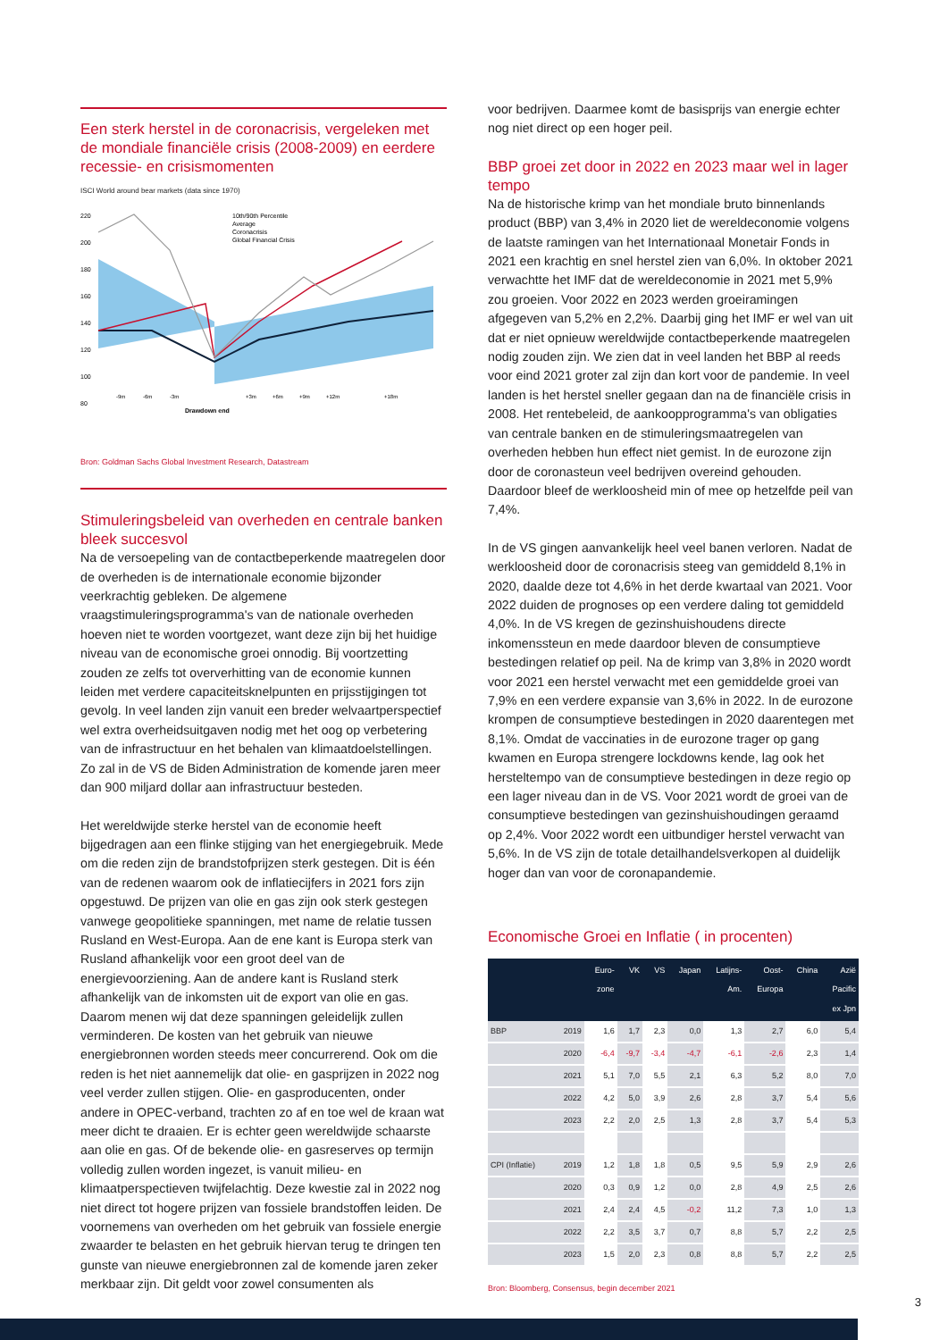Een sterk herstel in de coronacrisis, vergeleken met de mondiale financiële crisis (2008-2009) en eerdere recessie- en crisismomenten
ISCI World around bear markets (data since 1970)
220
200
180
160
140
120
100
80
10th/90th Percentile
Average
Coronacrisis
Global Financial Crisis
-9m
-6m
-3m
+3m
+6m
+9m
+12m
+18m
Drawdown end
Bron: Goldman Sachs Global Investment Research, Datastream
Stimuleringsbeleid van overheden en centrale banken bleek succesvol
Na de versoepeling van de contactbeperkende maatregelen door de overheden is de internationale economie bijzonder veerkrachtig gebleken. De algemene vraagstimuleringsprogramma's van de nationale overheden hoeven niet te worden voortgezet, want deze zijn bij het huidige niveau van de economische groei onnodig. Bij voortzetting zouden ze zelfs tot oververhitting van de economie kunnen leiden met verdere capaciteitsknelpunten en prijsstijgingen tot gevolg. In veel landen zijn vanuit een breder welvaartperspectief wel extra overheidsuitgaven nodig met het oog op verbetering van de infrastructuur en het behalen van klimaatdoelstellingen. Zo zal in de VS de Biden Administration de komende jaren meer dan 900 miljard dollar aan infrastructuur besteden.
Het wereldwijde sterke herstel van de economie heeft bijgedragen aan een flinke stijging van het energiegebruik. Mede om die reden zijn de brandstofprijzen sterk gestegen. Dit is één van de redenen waarom ook de inflatiecijfers in 2021 fors zijn opgestuwd. De prijzen van olie en gas zijn ook sterk gestegen vanwege geopolitieke spanningen, met name de relatie tussen Rusland en West-Europa. Aan de ene kant is Europa sterk van Rusland afhankelijk voor een groot deel van de energievoorziening. Aan de andere kant is Rusland sterk afhankelijk van de inkomsten uit de export van olie en gas. Daarom menen wij dat deze spanningen geleidelijk zullen verminderen. De kosten van het gebruik van nieuwe energiebronnen worden steeds meer concurrerend. Ook om die reden is het niet aannemelijk dat olie- en gasprijzen in 2022 nog veel verder zullen stijgen. Olie- en gasproducenten, onder andere in OPEC-verband, trachten zo af en toe wel de kraan wat meer dicht te draaien. Er is echter geen wereldwijde schaarste aan olie en gas. Of de bekende olie- en gasreserves op termijn volledig zullen worden ingezet, is vanuit milieu- en klimaatperspectieven twijfelachtig. Deze kwestie zal in 2022 nog niet direct tot hogere prijzen van fossiele brandstoffen leiden. De voornemens van overheden om het gebruik van fossiele energie zwaarder te belasten en het gebruik hiervan terug te dringen ten gunste van nieuwe energiebronnen zal de komende jaren zeker merkbaar zijn. Dit geldt voor zowel consumenten als
voor bedrijven. Daarmee komt de basisprijs van energie echter nog niet direct op een hoger peil.
BBP groei zet door in 2022 en 2023 maar wel in lager tempo
Na de historische krimp van het mondiale bruto binnenlands product (BBP) van 3,4% in 2020 liet de wereldeconomie volgens de laatste ramingen van het Internationaal Monetair Fonds in 2021 een krachtig en snel herstel zien van 6,0%. In oktober 2021 verwachtte het IMF dat de wereldeconomie in 2021 met 5,9% zou groeien. Voor 2022 en 2023 werden groeiramingen afgegeven van 5,2% en 2,2%. Daarbij ging het IMF er wel van uit dat er niet opnieuw wereldwijde contactbeperkende maatregelen nodig zouden zijn. We zien dat in veel landen het BBP al reeds voor eind 2021 groter zal zijn dan kort voor de pandemie. In veel landen is het herstel sneller gegaan dan na de financiële crisis in 2008. Het rentebeleid, de aankoopprogramma's van obligaties van centrale banken en de stimuleringsmaatregelen van overheden hebben hun effect niet gemist. In de eurozone zijn door de coronasteun veel bedrijven overeind gehouden. Daardoor bleef de werkloosheid min of mee op hetzelfde peil van 7,4%.
In de VS gingen aanvankelijk heel veel banen verloren. Nadat de werkloosheid door de coronacrisis steeg van gemiddeld 8,1% in 2020, daalde deze tot 4,6% in het derde kwartaal van 2021. Voor 2022 duiden de prognoses op een verdere daling tot gemiddeld 4,0%. In de VS kregen de gezinshuishoudens directe inkomenssteun en mede daardoor bleven de consumptieve bestedingen relatief op peil. Na de krimp van 3,8% in 2020 wordt voor 2021 een herstel verwacht met een gemiddelde groei van 7,9% en een verdere expansie van 3,6% in 2022. In de eurozone krompen de consumptieve bestedingen in 2020 daarentegen met 8,1%. Omdat de vaccinaties in de eurozone trager op gang kwamen en Europa strengere lockdowns kende, lag ook het hersteltempo van de consumptieve bestedingen in deze regio op een lager niveau dan in de VS. Voor 2021 wordt de groei van de consumptieve bestedingen van gezinshuishoudingen geraamd op 2,4%. Voor 2022 wordt een uitbundiger herstel verwacht van 5,6%. In de VS zijn de totale detailhandelsverkopen al duidelijk hoger dan van voor de coronapandemie.
Economische Groei en Inflatie ( in procenten)
| | | Euro- zone | VK | VS | Japan | Latijns- Am. | Oost- Europa | China | Azië Pacific ex Jpn |
| --- | --- | --- | --- | --- | --- | --- | --- | --- | --- |
| BBP | 2019 | 1,6 | 1,7 | 2,3 | 0,0 | 1,3 | 2,7 | 6,0 | 5,4 |
| | 2020 | -6,4 | -9,7 | -3,4 | -4,7 | -6,1 | -2,6 | 2,3 | 1,4 |
| | 2021 | 5,1 | 7,0 | 5,5 | 2,1 | 6,3 | 5,2 | 8,0 | 7,0 |
| | 2022 | 4,2 | 5,0 | 3,9 | 2,6 | 2,8 | 3,7 | 5,4 | 5,6 |
| | 2023 | 2,2 | 2,0 | 2,5 | 1,3 | 2,8 | 3,7 | 5,4 | 5,3 |
| CPI (Inflatie) | 2019 | 1,2 | 1,8 | 1,8 | 0,5 | 9,5 | 5,9 | 2,9 | 2,6 |
| | 2020 | 0,3 | 0,9 | 1,2 | 0,0 | 2,8 | 4,9 | 2,5 | 2,6 |
| | 2021 | 2,4 | 2,4 | 4,5 | -0,2 | 11,2 | 7,3 | 1,0 | 1,3 |
| | 2022 | 2,2 | 3,5 | 3,7 | 0,7 | 8,8 | 5,7 | 2,2 | 2,5 |
| | 2023 | 1,5 | 2,0 | 2,3 | 0,8 | 8,8 | 5,7 | 2,2 | 2,5 |
Bron: Bloomberg, Consensus, begin december 2021
3